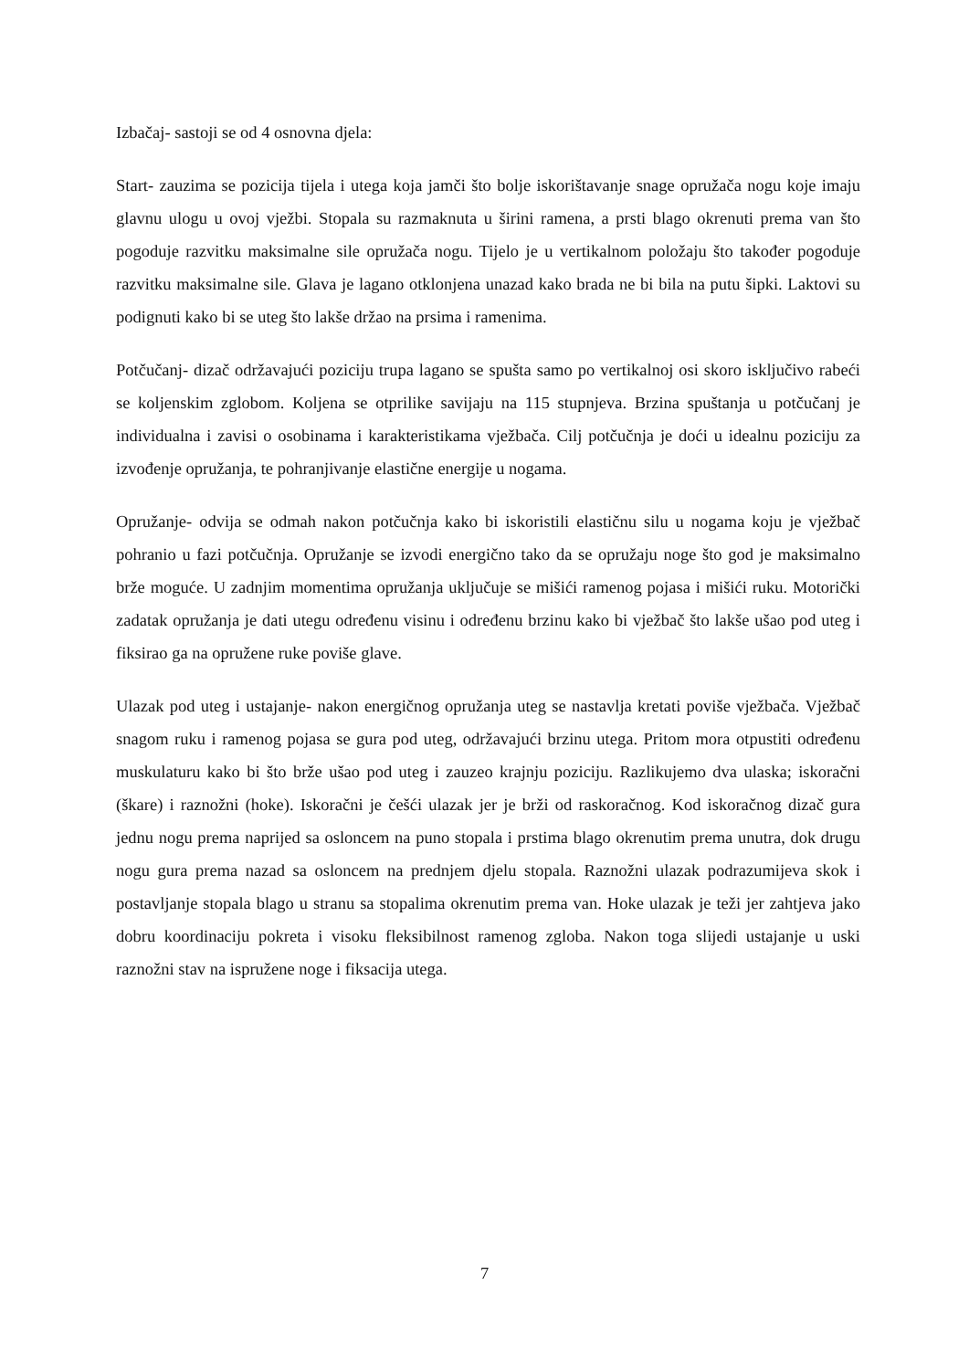Izbačaj- sastoji se od 4 osnovna djela:
Start- zauzima se pozicija tijela i utega koja jamči što bolje iskorištavanje snage opružača nogu koje imaju glavnu ulogu u ovoj vježbi. Stopala su razmaknuta u širini ramena, a prsti blago okrenuti prema van što pogoduje razvitku maksimalne sile opružača nogu. Tijelo je u vertikalnom položaju što također pogoduje razvitku maksimalne sile. Glava je lagano otklonjena unazad kako brada ne bi bila na putu šipki. Laktovi su podignuti kako bi se uteg što lakše držao na prsima i ramenima.
Potčučanj- dizač održavajući poziciju trupa lagano se spušta samo po vertikalnoj osi skoro isključivo rabeći se koljenskim zglobom. Koljena se otprilike savijaju na 115 stupnjeva. Brzina spuštanja u potčučanj je individualna i zavisi o osobinama i karakteristikama vježbača. Cilj potčučnja je doći u idealnu poziciju za izvođenje opružanja, te pohranjivanje elastične energije u nogama.
Opružanje- odvija se odmah nakon potčučnja kako bi iskoristili elastičnu silu u nogama koju je vježbač pohranio u fazi potčučnja. Opružanje se izvodi energično tako da se opružaju noge što god je maksimalno brže moguće. U zadnjim momentima opružanja uključuje se mišići ramenog pojasa i mišići ruku. Motorički zadatak opružanja je dati utegu određenu visinu i određenu brzinu kako bi vježbač što lakše ušao pod uteg i fiksirao ga na opružene ruke poviše glave.
Ulazak pod uteg i ustajanje- nakon energičnog opružanja uteg se nastavlja kretati poviše vježbača. Vježbač snagom ruku i ramenog pojasa se gura pod uteg, održavajući brzinu utega. Pritom mora otpustiti određenu muskulaturu kako bi što brže ušao pod uteg i zauzeo krajnju poziciju. Razlikujemo dva ulaska; iskoračni (škare) i raznožni (hoke). Iskoračni je češći ulazak jer je brži od raskoračnog. Kod iskoračnog dizač gura jednu nogu prema naprijed sa osloncem na puno stopala i prstima blago okrenutim prema unutra, dok drugu nogu gura prema nazad sa osloncem na prednjem djelu stopala. Raznožni ulazak podrazumijeva skok i postavljanje stopala blago u stranu sa stopalima okrenutim prema van. Hoke ulazak je teži jer zahtjeva jako dobru koordinaciju pokreta i visoku fleksibilnost ramenog zgloba. Nakon toga slijedi ustajanje u uski raznožni stav na ispružene noge i fiksacija utega.
7